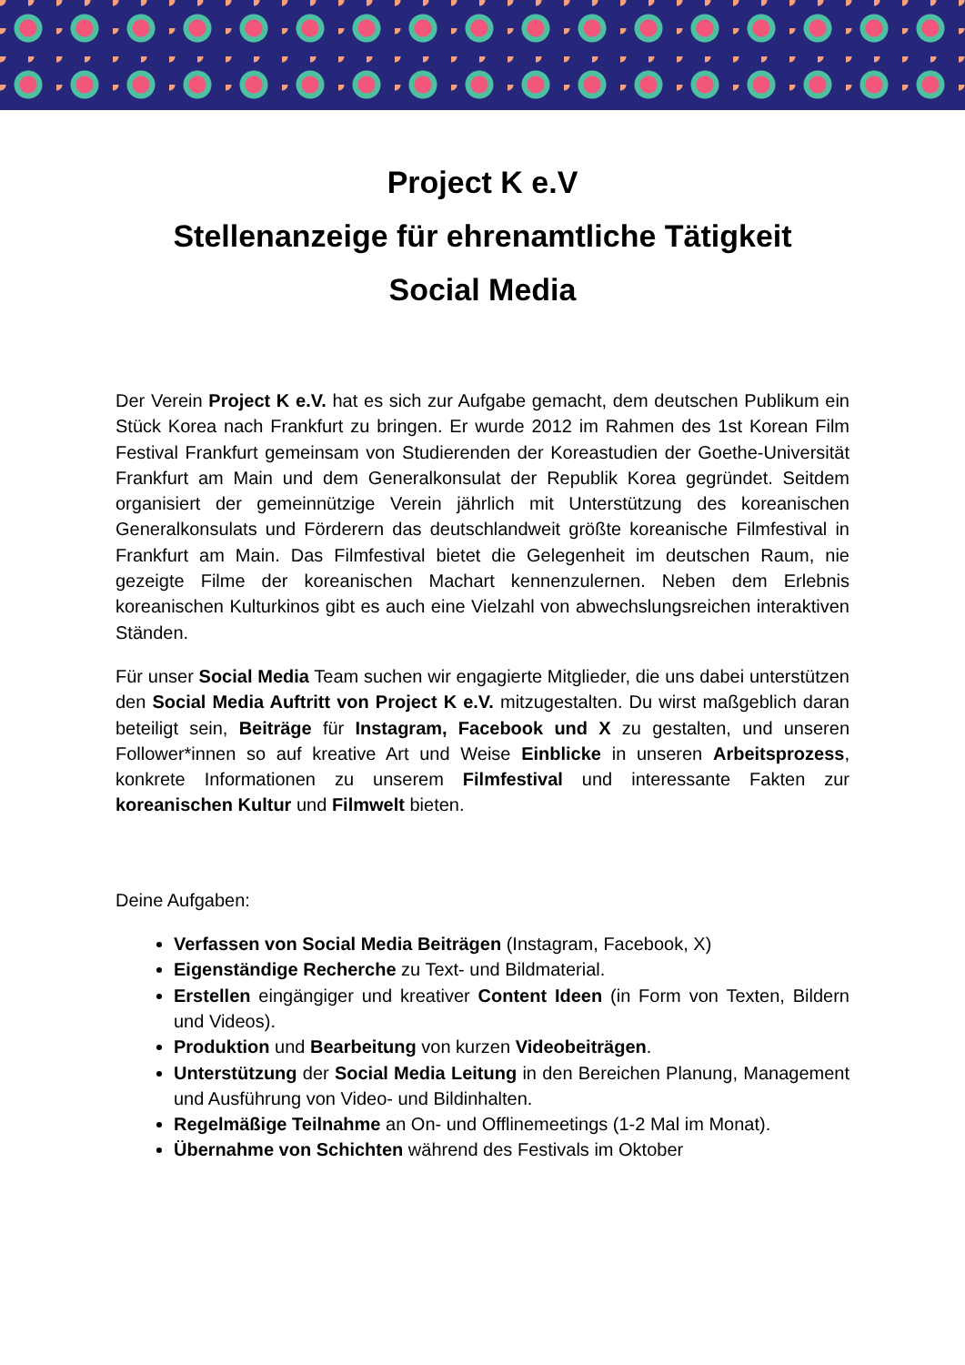Project K e.V
Stellenanzeige für ehrenamtliche Tätigkeit
Social Media
Der Verein Project K e.V. hat es sich zur Aufgabe gemacht, dem deutschen Publikum ein Stück Korea nach Frankfurt zu bringen. Er wurde 2012 im Rahmen des 1st Korean Film Festival Frankfurt gemeinsam von Studierenden der Koreastudien der Goethe-Universität Frankfurt am Main und dem Generalkonsulat der Republik Korea gegründet. Seitdem organisiert der gemeinnützige Verein jährlich mit Unterstützung des koreanischen Generalkonsulats und Förderern das deutschlandweit größte koreanische Filmfestival in Frankfurt am Main. Das Filmfestival bietet die Gelegenheit im deutschen Raum, nie gezeigte Filme der koreanischen Machart kennenzulernen. Neben dem Erlebnis koreanischen Kulturkinos gibt es auch eine Vielzahl von abwechslungsreichen interaktiven Ständen.
Für unser Social Media Team suchen wir engagierte Mitglieder, die uns dabei unterstützen den Social Media Auftritt von Project K e.V. mitzugestalten. Du wirst maßgeblich daran beteiligt sein, Beiträge für Instagram, Facebook und X zu gestalten, und unseren Follower*innen so auf kreative Art und Weise Einblicke in unseren Arbeitsprozess, konkrete Informationen zu unserem Filmfestival und interessante Fakten zur koreanischen Kultur und Filmwelt bieten.
Deine Aufgaben:
Verfassen von Social Media Beiträgen (Instagram, Facebook, X)
Eigenständige Recherche zu Text- und Bildmaterial.
Erstellen eingängiger und kreativer Content Ideen (in Form von Texten, Bildern und Videos).
Produktion und Bearbeitung von kurzen Videobeiträgen.
Unterstützung der Social Media Leitung in den Bereichen Planung, Management und Ausführung von Video- und Bildinhalten.
Regelmäßige Teilnahme an On- und Offlinemeetings (1-2 Mal im Monat).
Übernahme von Schichten während des Festivals im Oktober